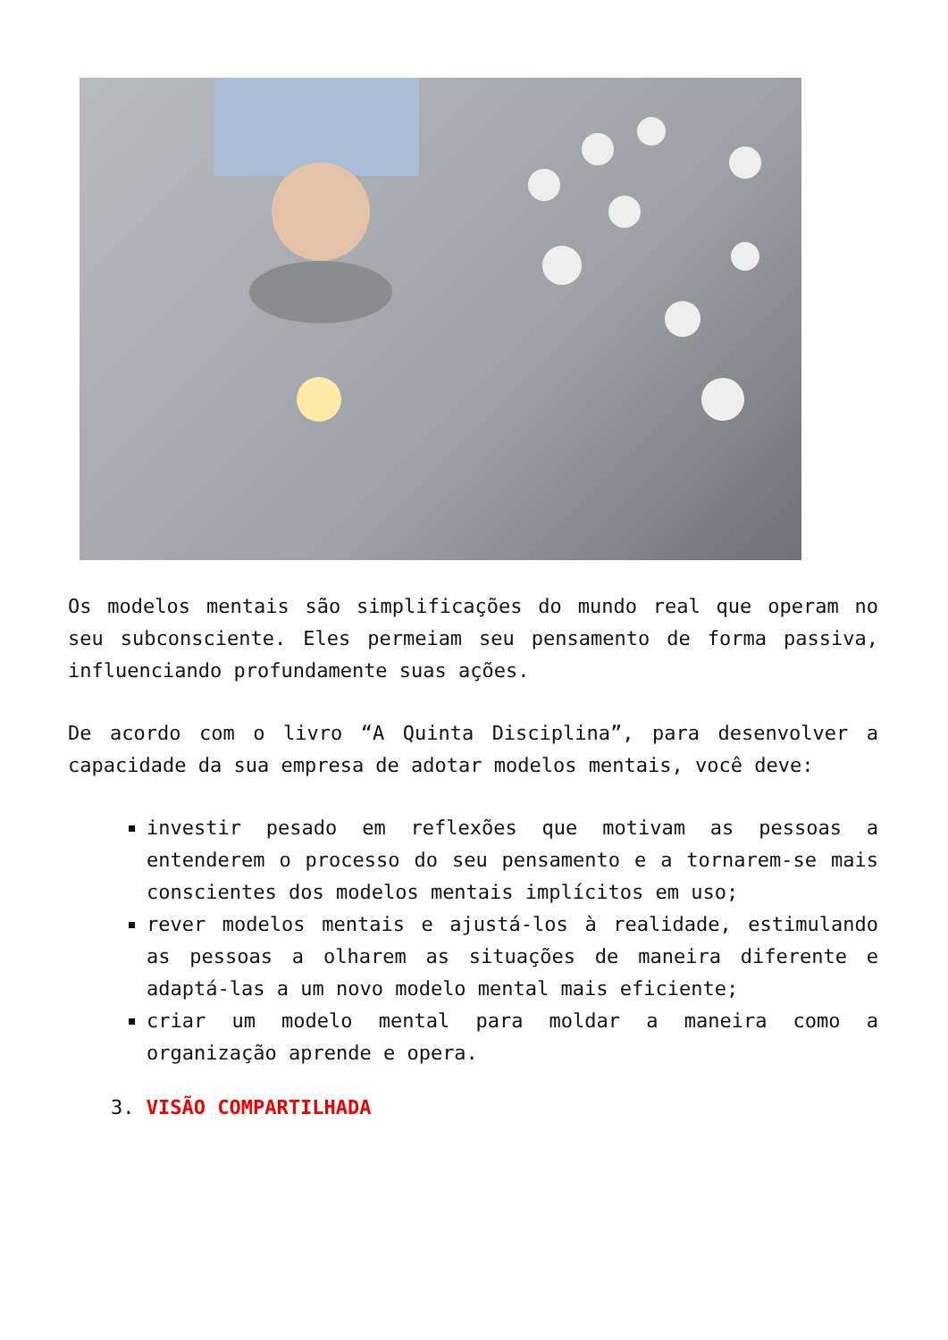Os modelos mentais são simplificações do mundo real que operam no seu subconsciente. Eles permeiam seu pensamento de forma passiva, influenciando profundamente suas ações.
De acordo com o livro “A Quinta Disciplina”, para desenvolver a capacidade da sua empresa de adotar modelos mentais, você deve:
investir pesado em reflexões que motivam as pessoas a entenderem o processo do seu pensamento e a tornarem-se mais conscientes dos modelos mentais implícitos em uso;
rever modelos mentais e ajustá-los à realidade, estimulando as pessoas a olharem as situações de maneira diferente e adaptá-las a um novo modelo mental mais eficiente;
criar um modelo mental para moldar a maneira como a organização aprende e opera.
3. VISÃO COMPARTILHADA